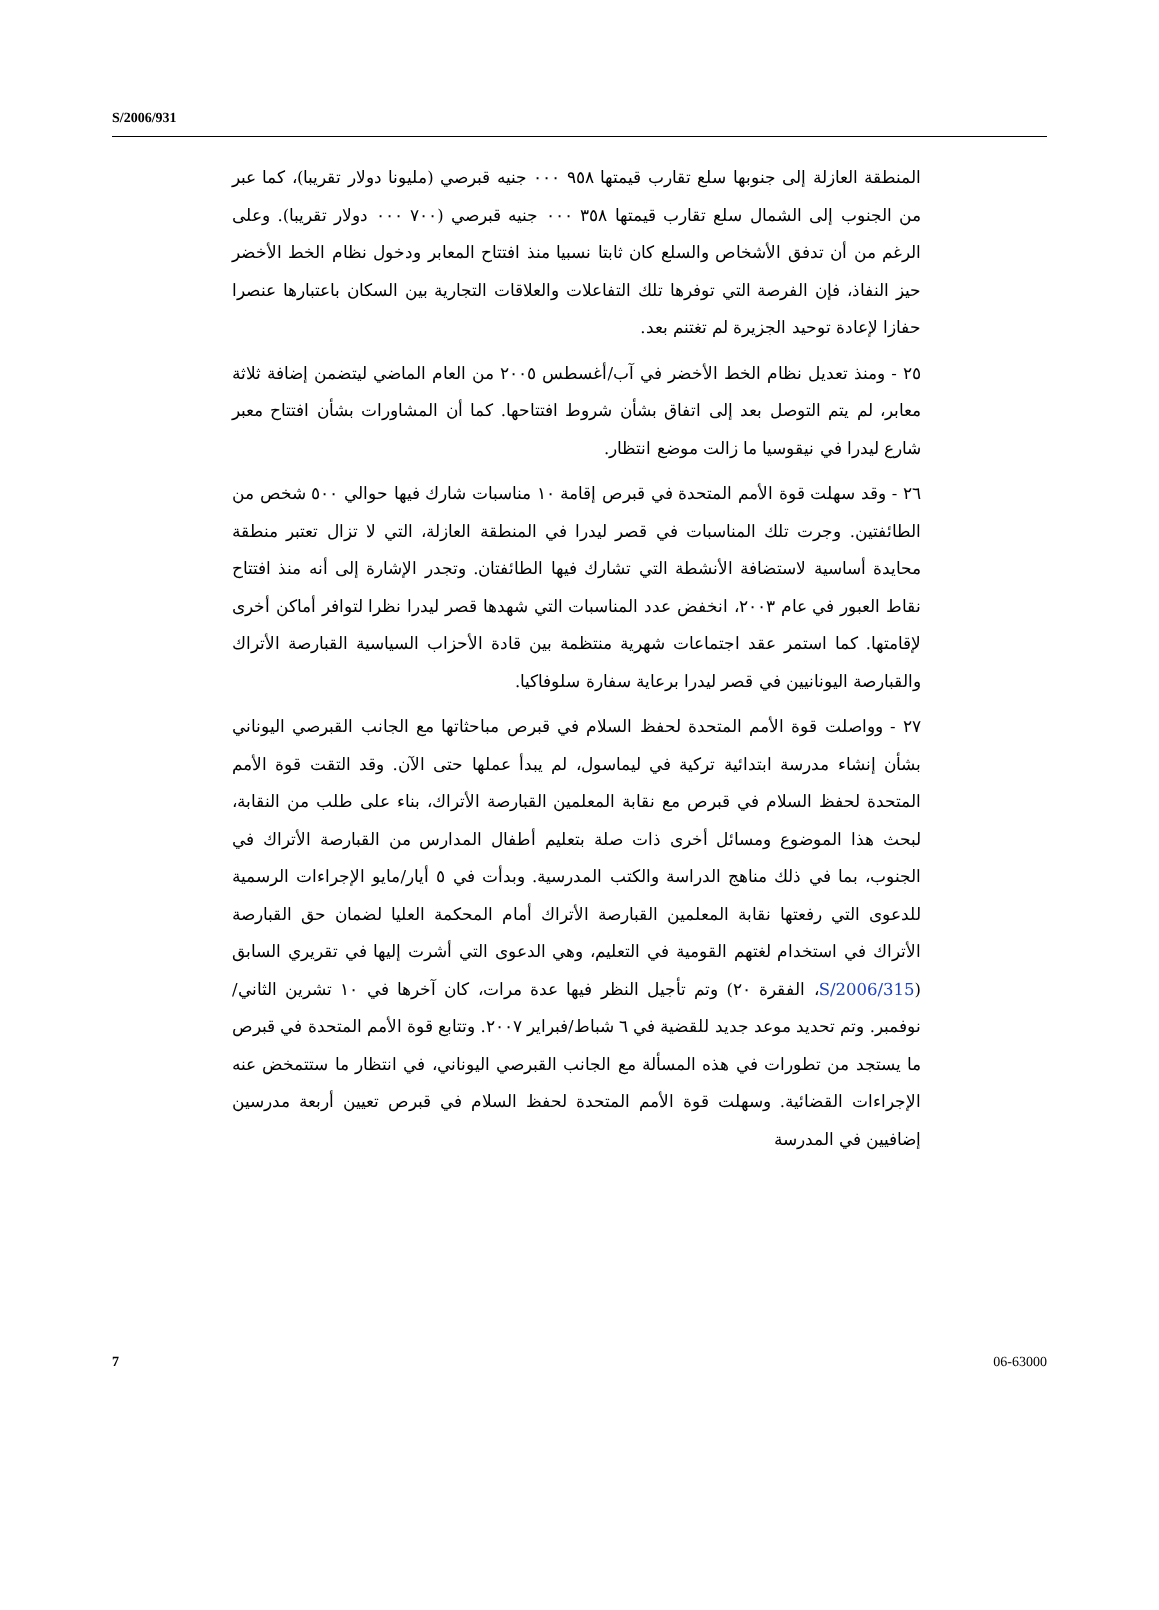S/2006/931
المنطقة العازلة إلى جنوبها سلع تقارب قيمتها ٩٥٨ ٠٠٠ جنيه قبرصي (مليونا دولار تقريبا)، كما عبر من الجنوب إلى الشمال سلع تقارب قيمتها ٣٥٨ ٠٠٠ جنيه قبرصي (٧٠٠ ٠٠٠ دولار تقريبا). وعلى الرغم من أن تدفق الأشخاص والسلع كان ثابتا نسبيا منذ افتتاح المعابر ودخول نظام الخط الأخضر حيز النفاذ، فإن الفرصة التي توفرها تلك التفاعلات والعلاقات التجارية بين السكان باعتبارها عنصرا حفازا لإعادة توحيد الجزيرة لم تغتنم بعد.
٢٥ - ومنذ تعديل نظام الخط الأخضر في آب/أغسطس ٢٠٠٥ من العام الماضي ليتضمن إضافة ثلاثة معابر، لم يتم التوصل بعد إلى اتفاق بشأن شروط افتتاحها. كما أن المشاورات بشأن افتتاح معبر شارع ليدرا في نيقوسيا ما زالت موضع انتظار.
٢٦ - وقد سهلت قوة الأمم المتحدة في قبرص إقامة ١٠ مناسبات شارك فيها حوالي ٥٠٠ شخص من الطائفتين. وجرت تلك المناسبات في قصر ليدرا في المنطقة العازلة، التي لا تزال تعتبر منطقة محايدة أساسية لاستضافة الأنشطة التي تشارك فيها الطائفتان. وتجدر الإشارة إلى أنه منذ افتتاح نقاط العبور في عام ٢٠٠٣، انخفض عدد المناسبات التي شهدها قصر ليدرا نظرا لتوافر أماكن أخرى لإقامتها. كما استمر عقد اجتماعات شهرية منتظمة بين قادة الأحزاب السياسية القبارصة الأتراك والقبارصة اليونانيين في قصر ليدرا برعاية سفارة سلوفاكيا.
٢٧ - وواصلت قوة الأمم المتحدة لحفظ السلام في قبرص مباحثاتها مع الجانب القبرصي اليوناني بشأن إنشاء مدرسة ابتدائية تركية في ليماسول، لم يبدأ عملها حتى الآن. وقد التقت قوة الأمم المتحدة لحفظ السلام في قبرص مع نقابة المعلمين القبارصة الأتراك، بناء على طلب من النقابة، لبحث هذا الموضوع ومسائل أخرى ذات صلة بتعليم أطفال المدارس من القبارصة الأتراك في الجنوب، بما في ذلك مناهج الدراسة والكتب المدرسية. وبدأت في ٥ أيار/مايو الإجراءات الرسمية للدعوى التي رفعتها نقابة المعلمين القبارصة الأتراك أمام المحكمة العليا لضمان حق القبارصة الأتراك في استخدام لغتهم القومية في التعليم، وهي الدعوى التي أشرت إليها في تقريري السابق (S/2006/315، الفقرة ٢٠) وتم تأجيل النظر فيها عدة مرات، كان آخرها في ١٠ تشرين الثاني/نوفمبر. وتم تحديد موعد جديد للقضية في ٦ شباط/فبراير ٢٠٠٧. وتتابع قوة الأمم المتحدة في قبرص ما يستجد من تطورات في هذه المسألة مع الجانب القبرصي اليوناني، في انتظار ما ستتمخض عنه الإجراءات القضائية. وسهلت قوة الأمم المتحدة لحفظ السلام في قبرص تعيين أربعة مدرسين إضافيين في المدرسة
7 06-63000